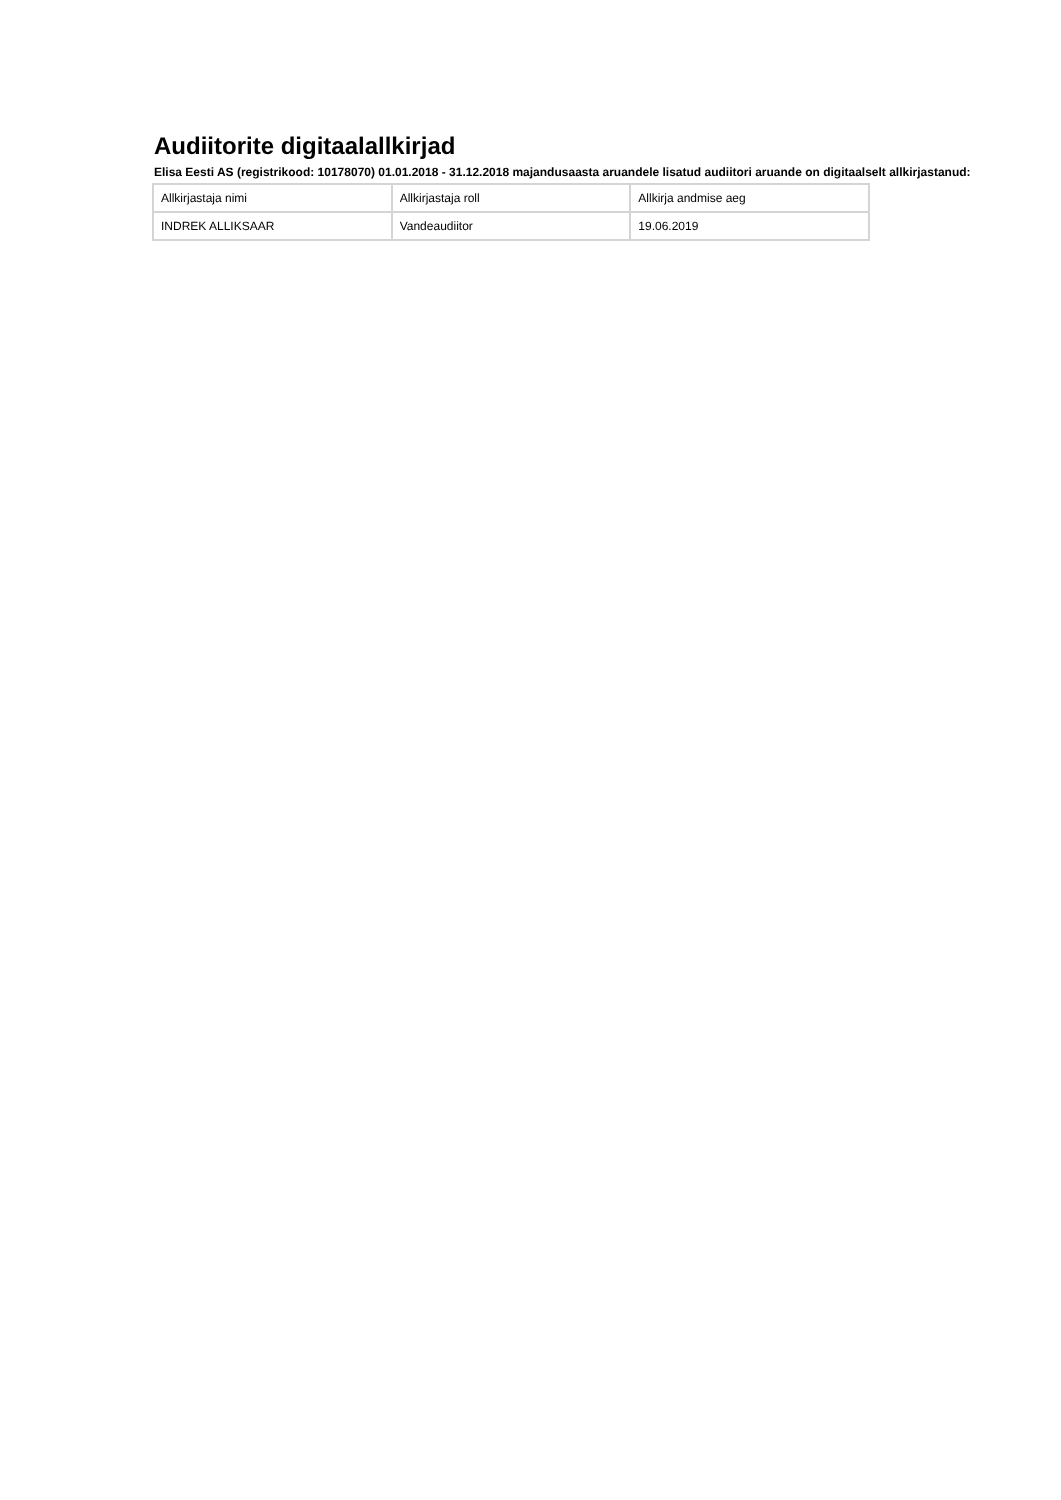Audiitorite digitaalallkirjad
Elisa Eesti AS (registrikood: 10178070) 01.01.2018 - 31.12.2018 majandusaasta aruandele lisatud audiitori aruande on digitaalselt allkirjastanud:
| Allkirjastaja nimi | Allkirjastaja roll | Allkirja andmise aeg |
| INDREK ALLIKSAAR | Vandeaudiitor | 19.06.2019 |